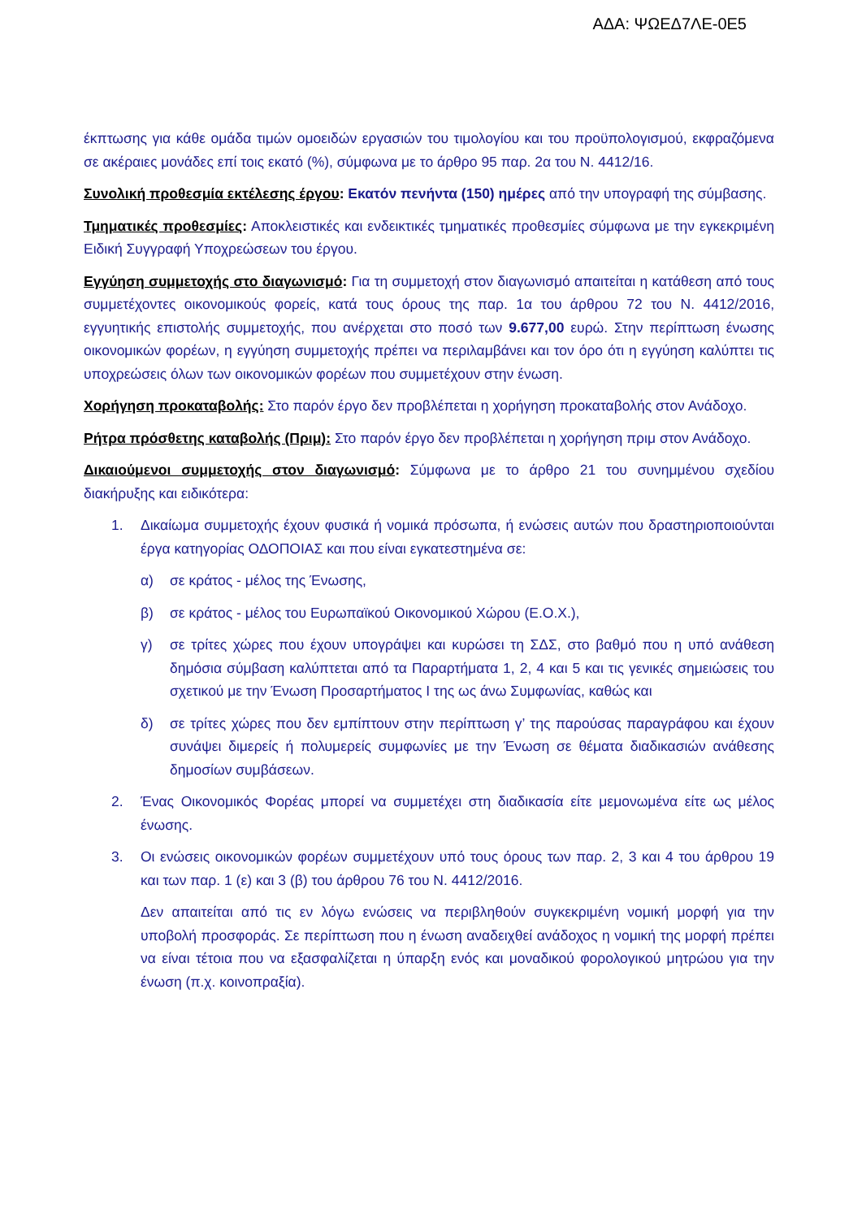ΑΔΑ: ΨΩΕΔ7ΛΕ-0Ε5
έκπτωσης για κάθε ομάδα τιμών ομοειδών εργασιών του τιμολογίου και του προϋπολογισμού, εκφραζόμενα σε ακέραιες μονάδες επί τοις εκατό (%), σύμφωνα με το άρθρο 95 παρ. 2α του Ν. 4412/16.
Συνολική προθεσμία εκτέλεσης έργου: Εκατόν πενήντα (150) ημέρες από την υπογραφή της σύμβασης.
Τμηματικές προθεσμίες: Αποκλειστικές και ενδεικτικές τμηματικές προθεσμίες σύμφωνα με την εγκεκριμένη Ειδική Συγγραφή Υποχρεώσεων του έργου.
Εγγύηση συμμετοχής στο διαγωνισμό: Για τη συμμετοχή στον διαγωνισμό απαιτείται η κατάθεση από τους συμμετέχοντες οικονομικούς φορείς, κατά τους όρους της παρ. 1α του άρθρου 72 του Ν. 4412/2016, εγγυητικής επιστολής συμμετοχής, που ανέρχεται στο ποσό των 9.677,00 ευρώ. Στην περίπτωση ένωσης οικονομικών φορέων, η εγγύηση συμμετοχής πρέπει να περιλαμβάνει και τον όρο ότι η εγγύηση καλύπτει τις υποχρεώσεις όλων των οικονομικών φορέων που συμμετέχουν στην ένωση.
Χορήγηση προκαταβολής: Στο παρόν έργο δεν προβλέπεται η χορήγηση προκαταβολής στον Ανάδοχο.
Ρήτρα πρόσθετης καταβολής (Πριμ): Στο παρόν έργο δεν προβλέπεται η χορήγηση πριμ στον Ανάδοχο.
Δικαιούμενοι συμμετοχής στον διαγωνισμό: Σύμφωνα με το άρθρο 21 του συνημμένου σχεδίου διακήρυξης και ειδικότερα:
1. Δικαίωμα συμμετοχής έχουν φυσικά ή νομικά πρόσωπα, ή ενώσεις αυτών που δραστηριοποιούνται έργα κατηγορίας ΟΔΟΠΟΙΑΣ και που είναι εγκατεστημένα σε:
α) σε κράτος - μέλος της Ένωσης,
β) σε κράτος - μέλος του Ευρωπαϊκού Οικονομικού Χώρου (Ε.Ο.Χ.),
γ) σε τρίτες χώρες που έχουν υπογράψει και κυρώσει τη ΣΔΣ, στο βαθμό που η υπό ανάθεση δημόσια σύμβαση καλύπτεται από τα Παραρτήματα 1, 2, 4 και 5 και τις γενικές σημειώσεις του σχετικού με την Ένωση Προσαρτήματος Ι της ως άνω Συμφωνίας, καθώς και
δ) σε τρίτες χώρες που δεν εμπίπτουν στην περίπτωση γ’ της παρούσας παραγράφου και έχουν συνάψει διμερείς ή πολυμερείς συμφωνίες με την Ένωση σε θέματα διαδικασιών ανάθεσης δημοσίων συμβάσεων.
2. Ένας Οικονομικός Φορέας μπορεί να συμμετέχει στη διαδικασία είτε μεμονωμένα είτε ως μέλος ένωσης.
3. Οι ενώσεις οικονομικών φορέων συμμετέχουν υπό τους όρους των παρ. 2, 3 και 4 του άρθρου 19 και των παρ. 1 (ε) και 3 (β) του άρθρου 76 του Ν. 4412/2016.
Δεν απαιτείται από τις εν λόγω ενώσεις να περιβληθούν συγκεκριμένη νομική μορφή για την υποβολή προσφοράς. Σε περίπτωση που η ένωση αναδειχθεί ανάδοχος η νομική της μορφή πρέπει να είναι τέτοια που να εξασφαλίζεται η ύπαρξη ενός και μοναδικού φορολογικού μητρώου για την ένωση (π.χ. κοινοπραξία).